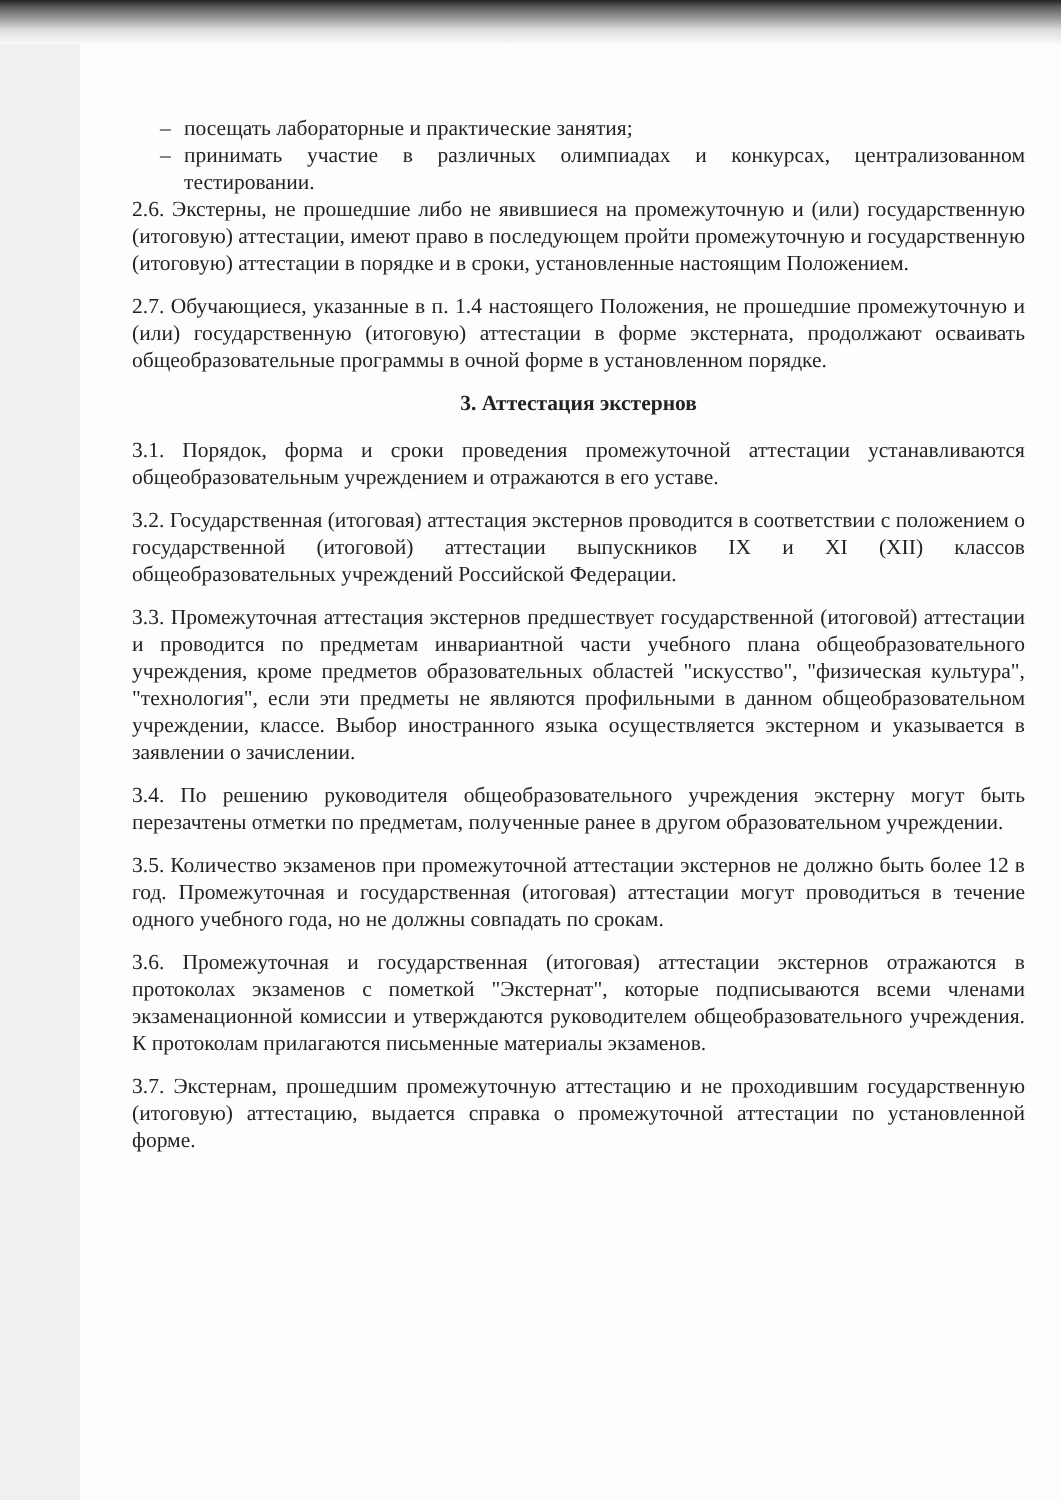– посещать лабораторные и практические занятия;
– принимать участие в различных олимпиадах и конкурсах, централизованном тестировании.
2.6. Экстерны, не прошедшие либо не явившиеся на промежуточную и (или) государственную (итоговую) аттестации, имеют право в последующем пройти промежуточную и государственную (итоговую) аттестации в порядке и в сроки, установленные настоящим Положением.
2.7. Обучающиеся, указанные в п. 1.4 настоящего Положения, не прошедшие промежуточную и (или) государственную (итоговую) аттестации в форме экстерната, продолжают осваивать общеобразовательные программы в очной форме в установленном порядке.
3. Аттестация экстернов
3.1. Порядок, форма и сроки проведения промежуточной аттестации устанавливаются общеобразовательным учреждением и отражаются в его уставе.
3.2. Государственная (итоговая) аттестация экстернов проводится в соответствии с положением о государственной (итоговой) аттестации выпускников IX и XI (XII) классов общеобразовательных учреждений Российской Федерации.
3.3. Промежуточная аттестация экстернов предшествует государственной (итоговой) аттестации и проводится по предметам инвариантной части учебного плана общеобразовательного учреждения, кроме предметов образовательных областей "искусство", "физическая культура", "технология", если эти предметы не являются профильными в данном общеобразовательном учреждении, классе. Выбор иностранного языка осуществляется экстерном и указывается в заявлении о зачислении.
3.4. По решению руководителя общеобразовательного учреждения экстерну могут быть перезачтены отметки по предметам, полученные ранее в другом образовательном учреждении.
3.5. Количество экзаменов при промежуточной аттестации экстернов не должно быть более 12 в год. Промежуточная и государственная (итоговая) аттестации могут проводиться в течение одного учебного года, но не должны совпадать по срокам.
3.6. Промежуточная и государственная (итоговая) аттестации экстернов отражаются в протоколах экзаменов с пометкой "Экстернат", которые подписываются всеми членами экзаменационной комиссии и утверждаются руководителем общеобразовательного учреждения. К протоколам прилагаются письменные материалы экзаменов.
3.7. Экстернам, прошедшим промежуточную аттестацию и не проходившим государственную (итоговую) аттестацию, выдается справка о промежуточной аттестации по установленной форме.